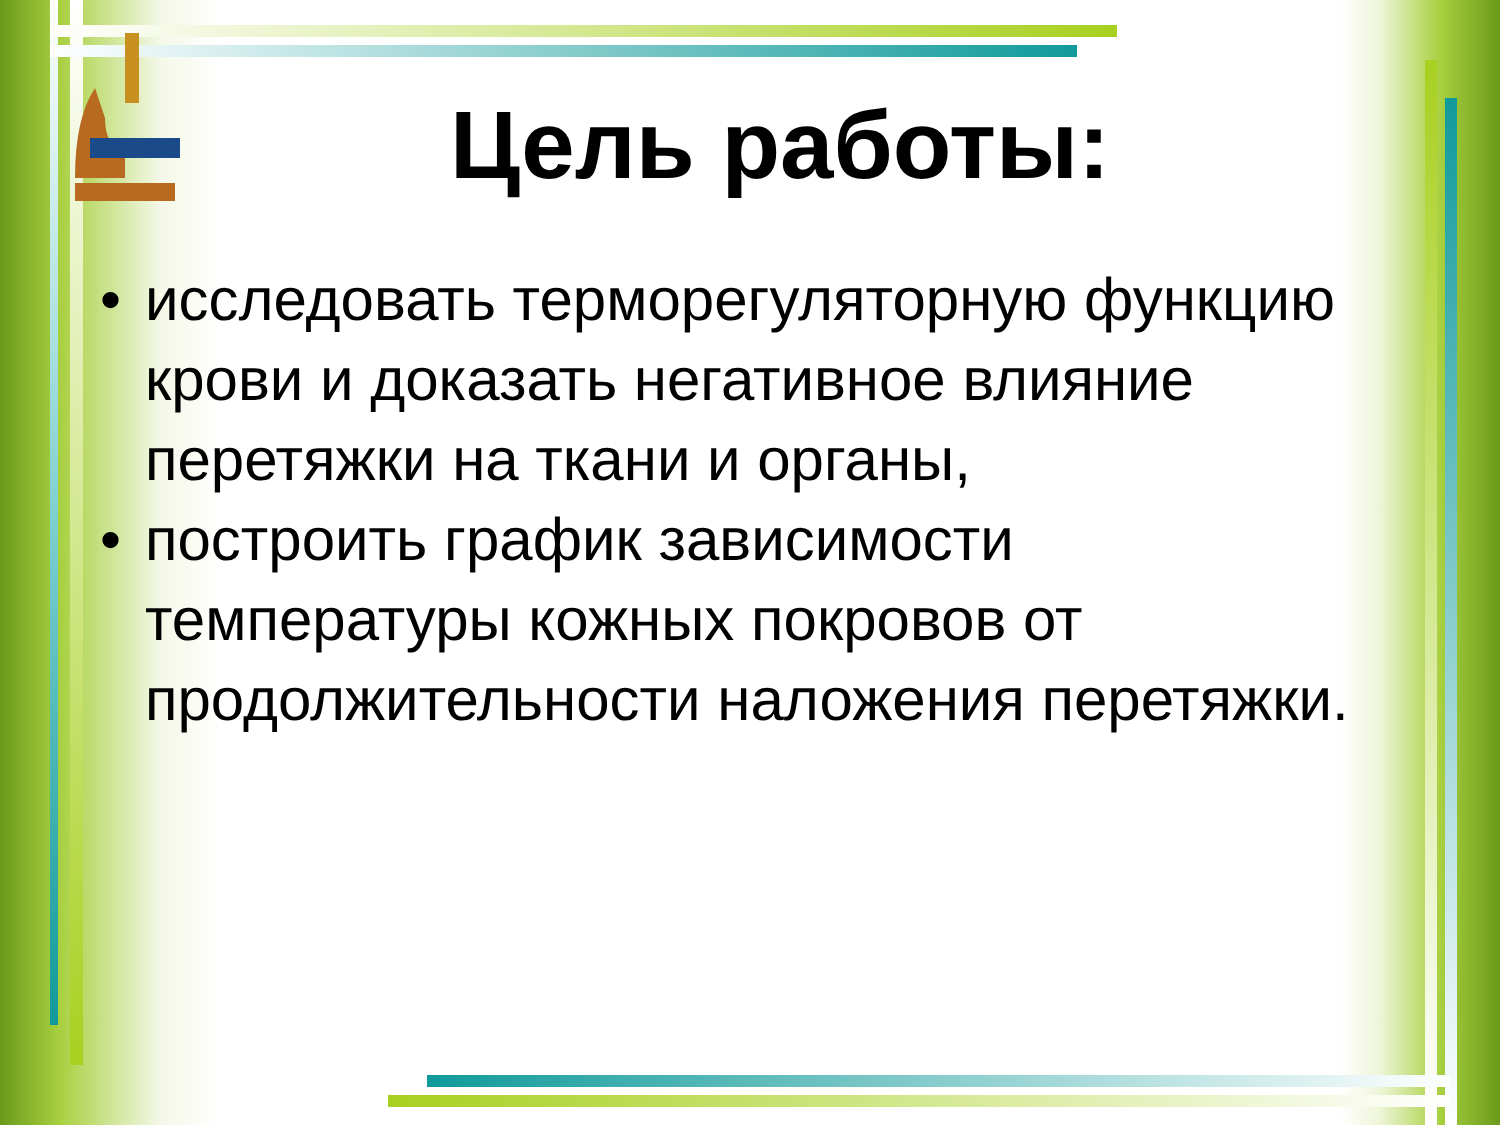Цель работы:
• исследовать терморегуляторную функцию крови и доказать негативное влияние перетяжки на ткани и органы,
• построить график зависимости температуры кожных покровов от продолжительности наложения перетяжки.